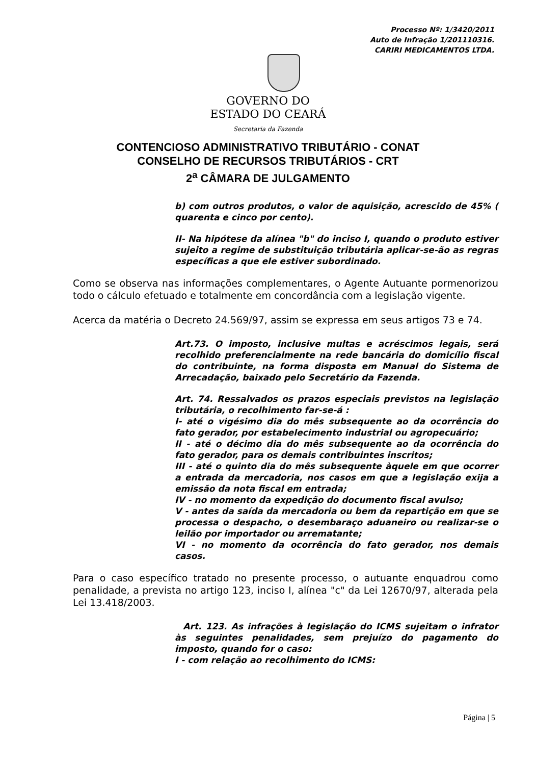Processo Nº: 1/3420/2011
Auto de Infração 1/201110316.
CARIRI MEDICAMENTOS LTDA.
GOVERNO DO
ESTADO DO CEARÁ
Secretaria da Fazenda
CONTENCIOSO ADMINISTRATIVO TRIBUTÁRIO - CONAT
CONSELHO DE RECURSOS TRIBUTÁRIOS - CRT
2<sup>a</sup> CÂMARA DE JULGAMENTO
b) com outros produtos, o valor de aquisição, acrescido de 45% ( quarenta e cinco por cento).
II- Na hipótese da alínea "b" do inciso I, quando o produto estiver sujeito a regime de substituição tributária aplicar-se-ão as regras específicas a que ele estiver subordinado.
Como se observa nas informações complementares, o Agente Autuante pormenorizou todo o cálculo efetuado e totalmente em concordância com a legislação vigente.
Acerca da matéria o Decreto 24.569/97, assim se expressa em seus artigos 73 e 74.
Art.73. O imposto, inclusive multas e acréscimos legais, será recolhido preferencialmente na rede bancária do domicílio fiscal do contribuinte, na forma disposta em Manual do Sistema de Arrecadação, baixado pelo Secretário da Fazenda.
Art. 74. Ressalvados os prazos especiais previstos na legislação tributária, o recolhimento far-se-á :
I- até o vigésimo dia do mês subsequente ao da ocorrência do fato gerador, por estabelecimento industrial ou agropecuário;
II - até o décimo dia do mês subsequente ao da ocorrência do fato gerador, para os demais contribuintes inscritos;
III - até o quinto dia do mês subsequente àquele em que ocorrer a entrada da mercadoria, nos casos em que a legislação exija a emissão da nota fiscal em entrada;
IV - no momento da expedição do documento fiscal avulso;
V - antes da saída da mercadoria ou bem da repartição em que se processa o despacho, o desembaraço aduaneiro ou realizar-se o leilão por importador ou arrematante;
VI - no momento da ocorrência do fato gerador, nos demais casos.
Para o caso específico tratado no presente processo, o autuante enquadrou como penalidade, a prevista no artigo 123, inciso I, alínea "c" da Lei 12670/97, alterada pela Lei 13.418/2003.
Art. 123. As infrações à legislação do ICMS sujeitam o infrator às seguintes penalidades, sem prejuízo do pagamento do imposto, quando for o caso:
I - com relação ao recolhimento do ICMS:
Página | 5